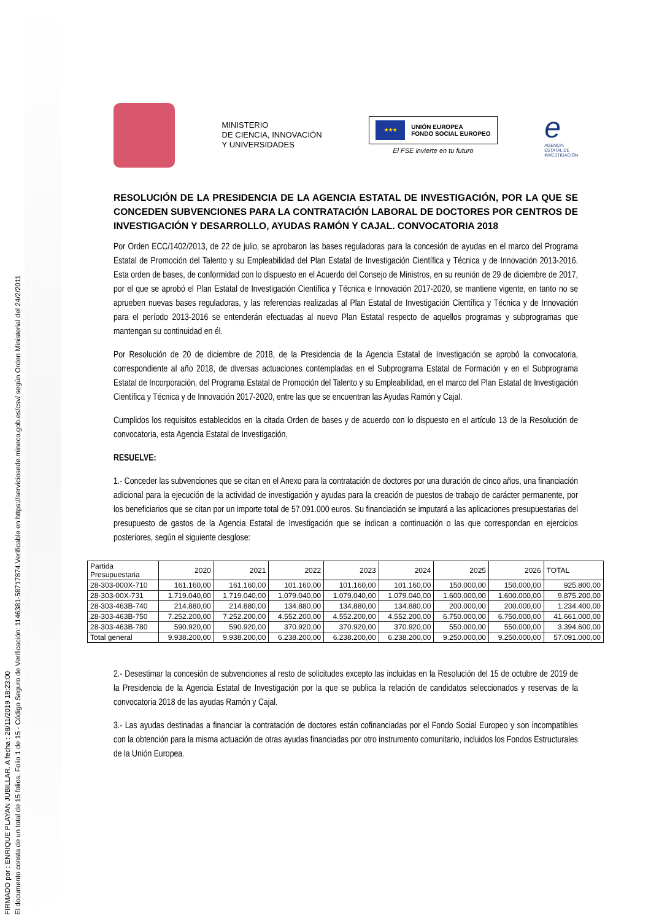FIRMADO por : ENRIQUE PLAYAN JUBILLAR. A fecha : 28/11/2019 18:23:00
El documento consta de un total de 15 folios. Folio 1 de 15 - Código Seguro de Verificación: 1146381-58717874.Verificable en https://serviciosede.mineco.gob.es/csv/ según Orden Ministerial del 24/2/2011
MINISTERIO
DE CIENCIA, INNOVACIÓN
Y UNIVERSIDADES
★★★
UNIÓN EUROPEA
FONDO SOCIAL EUROPEO
El FSE invierte en tu futuro
e
AGENCIA
ESTATAL DE
INVESTIGACIÓN
RESOLUCIÓN DE LA PRESIDENCIA DE LA AGENCIA ESTATAL DE INVESTIGACIÓN, POR LA QUE SE CONCEDEN SUBVENCIONES PARA LA CONTRATACIÓN LABORAL DE DOCTORES POR CENTROS DE INVESTIGACIÓN Y DESARROLLO, AYUDAS RAMÓN Y CAJAL. CONVOCATORIA 2018
Por Orden ECC/1402/2013, de 22 de julio, se aprobaron las bases reguladoras para la concesión de ayudas en el marco del Programa Estatal de Promoción del Talento y su Empleabilidad del Plan Estatal de Investigación Científica y Técnica y de Innovación 2013-2016. Esta orden de bases, de conformidad con lo dispuesto en el Acuerdo del Consejo de Ministros, en su reunión de 29 de diciembre de 2017, por el que se aprobó el Plan Estatal de Investigación Científica y Técnica e Innovación 2017-2020, se mantiene vigente, en tanto no se aprueben nuevas bases reguladoras, y las referencias realizadas al Plan Estatal de Investigación Científica y Técnica y de Innovación para el período 2013-2016 se entenderán efectuadas al nuevo Plan Estatal respecto de aquellos programas y subprogramas que mantengan su continuidad en él.
Por Resolución de 20 de diciembre de 2018, de la Presidencia de la Agencia Estatal de Investigación se aprobó la convocatoria, correspondiente al año 2018, de diversas actuaciones contempladas en el Subprograma Estatal de Formación y en el Subprograma Estatal de Incorporación, del Programa Estatal de Promoción del Talento y su Empleabilidad, en el marco del Plan Estatal de Investigación Científica y Técnica y de Innovación 2017-2020, entre las que se encuentran las Ayudas Ramón y Cajal.
Cumplidos los requisitos establecidos en la citada Orden de bases y de acuerdo con lo dispuesto en el artículo 13 de la Resolución de convocatoria, esta Agencia Estatal de Investigación,
RESUELVE:
1.- Conceder las subvenciones que se citan en el Anexo para la contratación de doctores por una duración de cinco años, una financiación adicional para la ejecución de la actividad de investigación y ayudas para la creación de puestos de trabajo de carácter permanente, por los beneficiarios que se citan por un importe total de 57.091.000 euros. Su financiación se imputará a las aplicaciones presupuestarias del presupuesto de gastos de la Agencia Estatal de Investigación que se indican a continuación o las que correspondan en ejercicios posteriores, según el siguiente desglose:
| Partida Presupuestaria | 2020 | 2021 | 2022 | 2023 | 2024 | 2025 | 2026 | TOTAL |
| --- | --- | --- | --- | --- | --- | --- | --- | --- |
| 28-303-000X-710 | 161.160,00 | 161.160,00 | 101.160,00 | 101.160,00 | 101.160,00 | 150.000,00 | 150.000,00 | 925.800,00 |
| 28-303-00X-731 | 1.719.040,00 | 1.719.040,00 | 1.079.040,00 | 1.079.040,00 | 1.079.040,00 | 1.600.000,00 | 1.600.000,00 | 9.875.200,00 |
| 28-303-463B-740 | 214.880,00 | 214.880,00 | 134.880,00 | 134.880,00 | 134.880,00 | 200.000,00 | 200.000,00 | 1.234.400,00 |
| 28-303-463B-750 | 7.252.200,00 | 7.252.200,00 | 4.552.200,00 | 4.552.200,00 | 4.552.200,00 | 6.750.000,00 | 6.750.000,00 | 41.661.000,00 |
| 28-303-463B-780 | 590.920,00 | 590.920,00 | 370.920,00 | 370.920,00 | 370.920,00 | 550.000,00 | 550.000,00 | 3.394.600,00 |
| Total general | 9.938.200,00 | 9.938.200,00 | 6.238.200,00 | 6.238.200,00 | 6.238.200,00 | 9.250.000,00 | 9.250.000,00 | 57.091.000,00 |
2.- Desestimar la concesión de subvenciones al resto de solicitudes excepto las incluidas en la Resolución del 15 de octubre de 2019 de la Presidencia de la Agencia Estatal de Investigación por la que se publica la relación de candidatos seleccionados y reservas de la convocatoria 2018 de las ayudas Ramón y Cajal.
3.- Las ayudas destinadas a financiar la contratación de doctores están cofinanciadas por el Fondo Social Europeo y son incompatibles con la obtención para la misma actuación de otras ayudas financiadas por otro instrumento comunitario, incluidos los Fondos Estructurales de la Unión Europea.